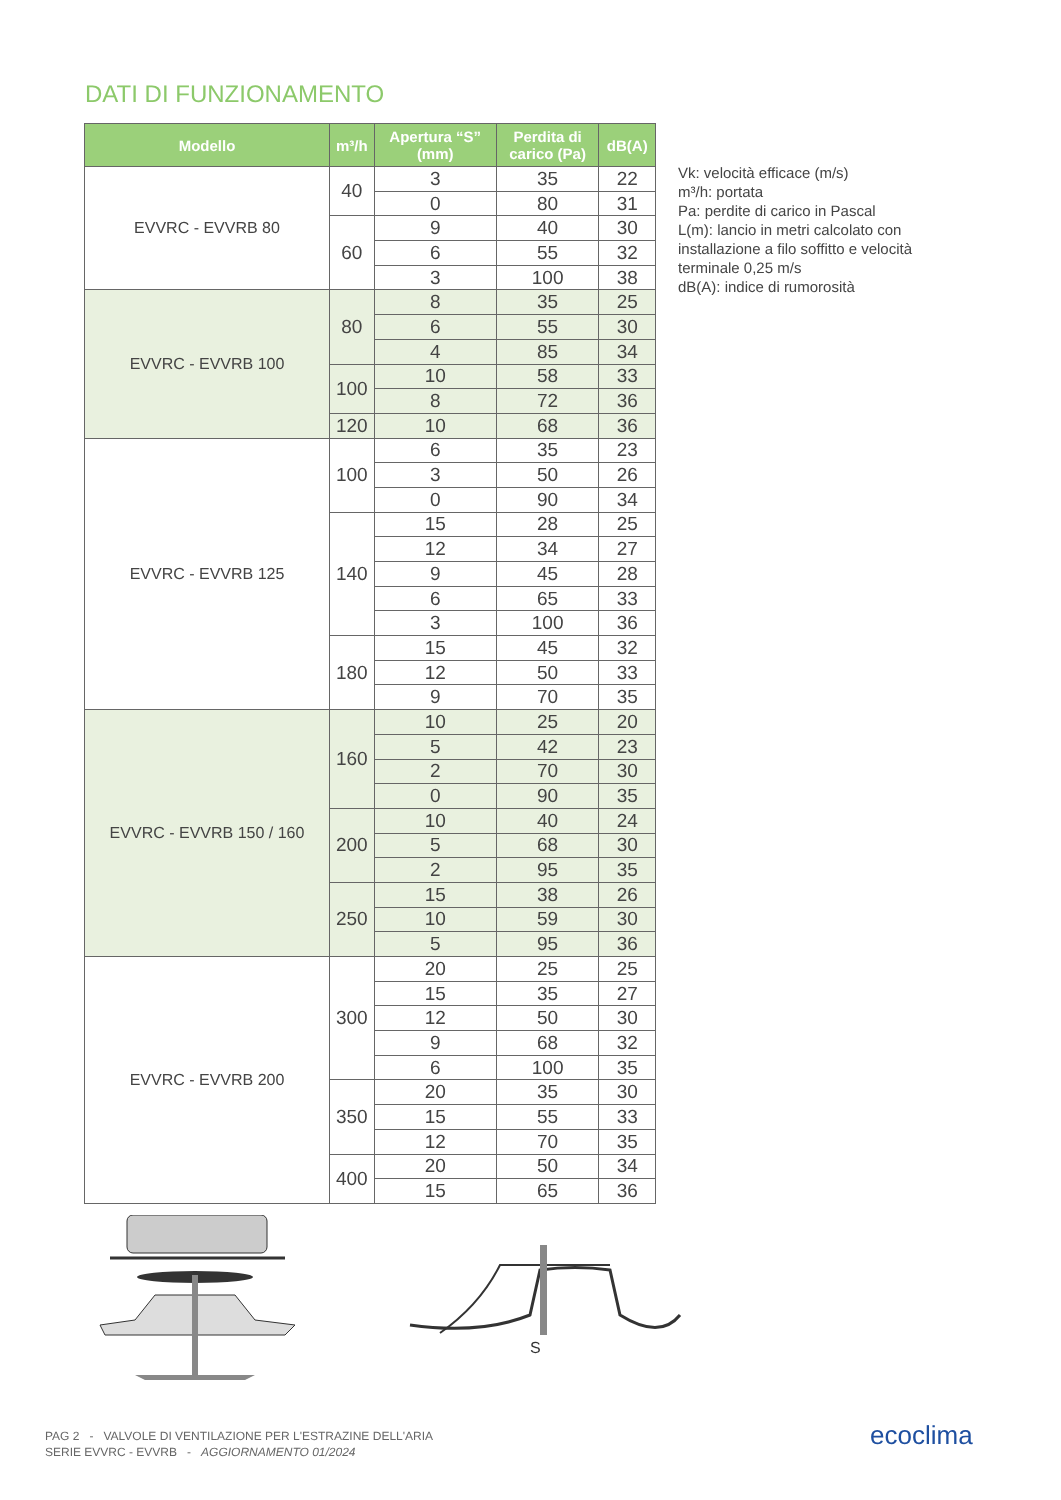DATI DI FUNZIONAMENTO
| Modello | m³/h | Apertura “S” (mm) | Perdita di carico (Pa) | dB(A) |
| --- | --- | --- | --- | --- |
| EVVRC - EVVRB 80 | 40 | 3 | 35 | 22 |
| | | 0 | 80 | 31 |
| | 60 | 9 | 40 | 30 |
| | | 6 | 55 | 32 |
| | | 3 | 100 | 38 |
| EVVRC - EVVRB 100 | 80 | 8 | 35 | 25 |
| | | 6 | 55 | 30 |
| | | 4 | 85 | 34 |
| | 100 | 10 | 58 | 33 |
| | | 8 | 72 | 36 |
| | 120 | 10 | 68 | 36 |
| EVVRC - EVVRB 125 | 100 | 6 | 35 | 23 |
| | | 3 | 50 | 26 |
| | | 0 | 90 | 34 |
| | 140 | 15 | 28 | 25 |
| | | 12 | 34 | 27 |
| | | 9 | 45 | 28 |
| | | 6 | 65 | 33 |
| | | 3 | 100 | 36 |
| | 180 | 15 | 45 | 32 |
| | | 12 | 50 | 33 |
| | | 9 | 70 | 35 |
| EVVRC - EVVRB 150 / 160 | 160 | 10 | 25 | 20 |
| | | 5 | 42 | 23 |
| | | 2 | 70 | 30 |
| | | 0 | 90 | 35 |
| | 200 | 10 | 40 | 24 |
| | | 5 | 68 | 30 |
| | | 2 | 95 | 35 |
| | 250 | 15 | 38 | 26 |
| | | 10 | 59 | 30 |
| | | 5 | 95 | 36 |
| EVVRC - EVVRB 200 | 300 | 20 | 25 | 25 |
| | | 15 | 35 | 27 |
| | | 12 | 50 | 30 |
| | | 9 | 68 | 32 |
| | | 6 | 100 | 35 |
| | 350 | 20 | 35 | 30 |
| | | 15 | 55 | 33 |
| | | 12 | 70 | 35 |
| | 400 | 20 | 50 | 34 |
| | | 15 | 65 | 36 |
Vk: velocità efficace (m/s)
m³/h: portata
Pa: perdite di carico in Pascal
L(m): lancio in metri calcolato con installazione a filo soffitto e velocità terminale 0,25 m/s
dB(A): indice di rumorosità
S
PAG 2 - VALVOLE DI VENTILAZIONE PER L'ESTRAZINE DELL'ARIA
SERIE EVVRC - EVVRB - AGGIORNAMENTO 01/2024
ecoclima